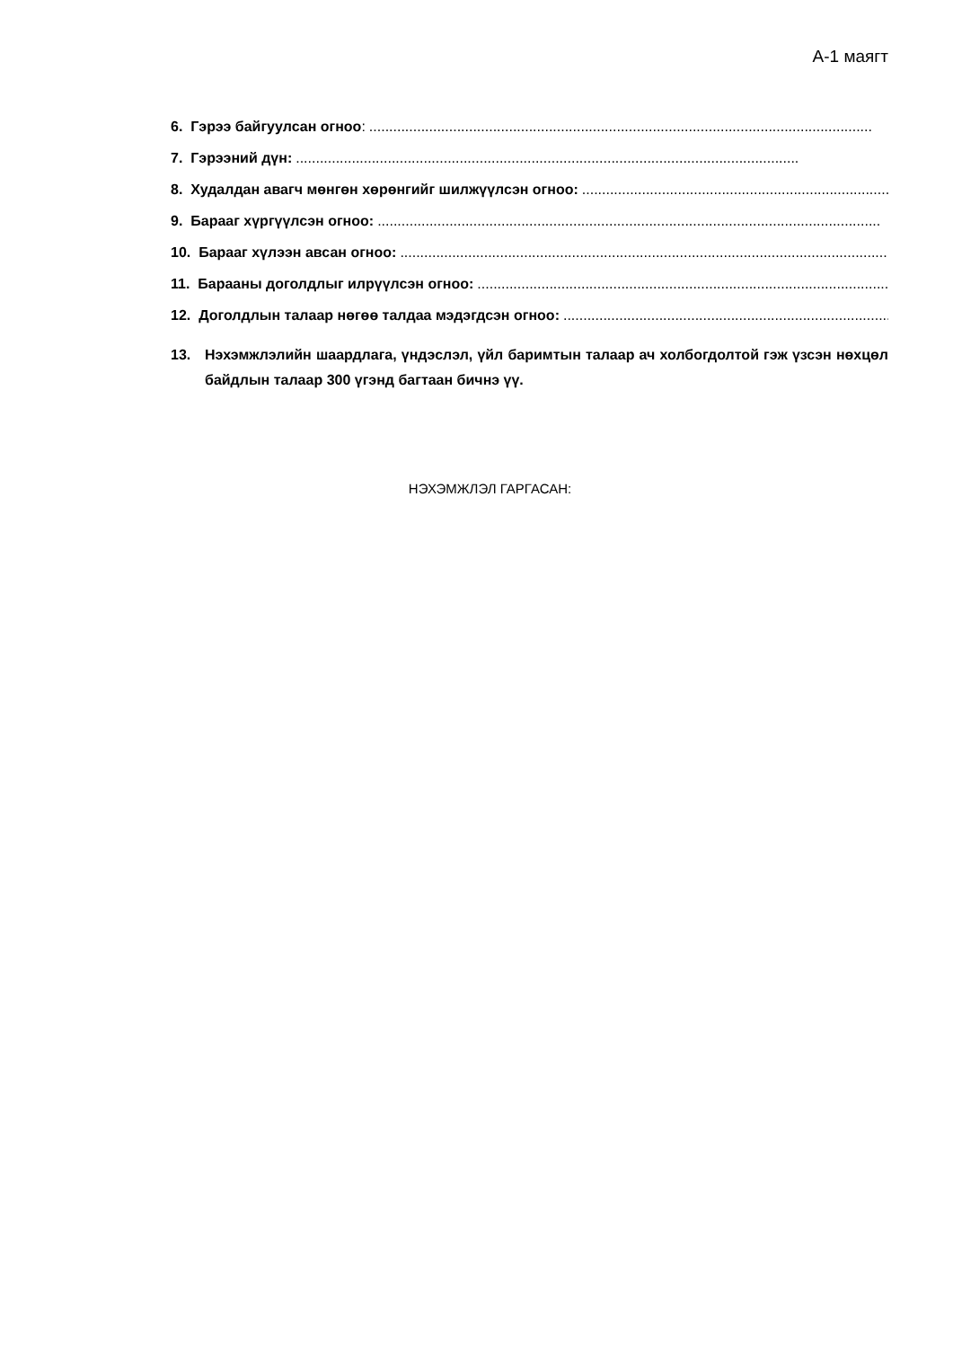А-1 маягт
6. Гэрээ байгуулсан огноо:..............................................................................................................................
7. Гэрээний дүн:..............................................................................................................................
8. Худалдан авагч мөнгөн хөрөнгийг шилжүүлсэн огноо:..............................................................................................................................
9. Барааг хүргүүлсэн огноо:..............................................................................................................................
10. Барааг хүлээн авсан огноо:..............................................................................................................................
11. Барааны доголдлыг илрүүлсэн огноо:..............................................................................................................................
12. Доголдлын талаар нөгөө талдаа мэдэгдсэн огноо:..............................................................................................................................
13. Нэхэмжлэлийн шаардлага, үндэслэл, үйл баримтын талаар ач холбогдолтой гэж үзсэн нөхцөл байдлын талаар 300 үгэнд багтаан бичнэ үү.
НЭХЭМЖЛЭЛ ГАРГАСАН: